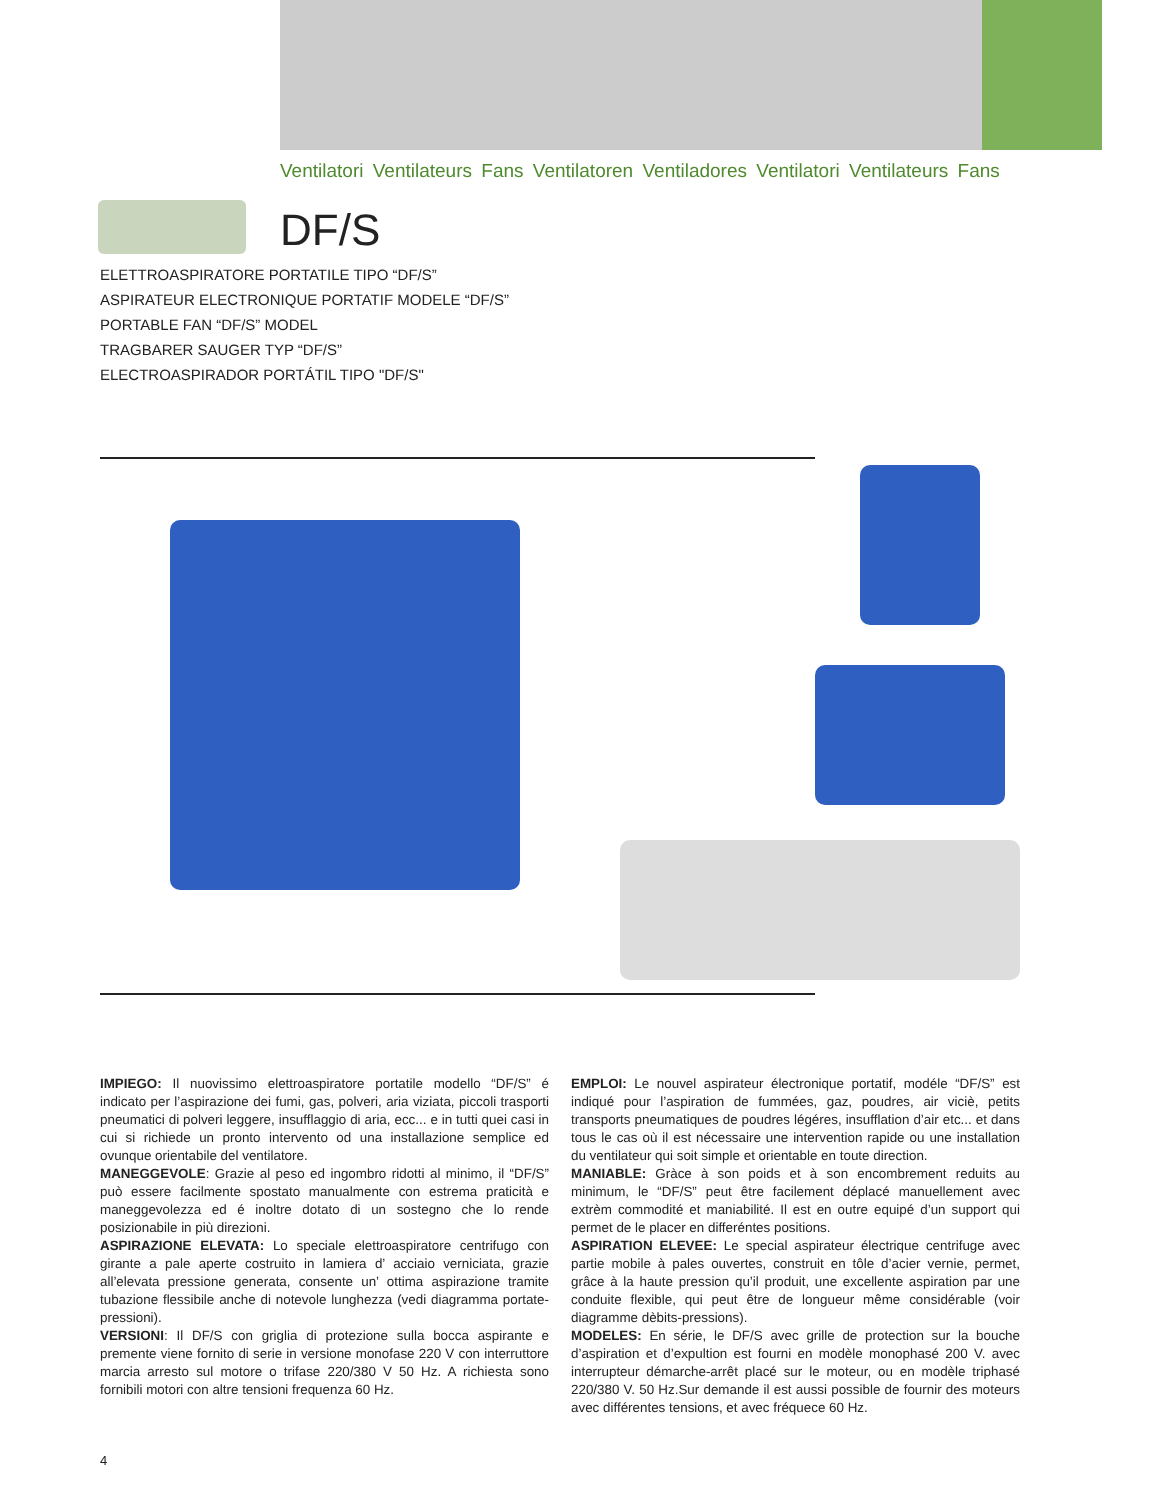Ventilatori Ventilateurs Fans Ventilatoren Ventiladores Ventilatori Ventilateurs Fans
DF/S
ELETTROASPIRATORE PORTATILE TIPO “DF/S”
ASPIRATEUR ELECTRONIQUE PORTATIF MODELE “DF/S”
PORTABLE FAN “DF/S” MODEL
TRAGBARER SAUGER TYP “DF/S”
ELECTROASPIRADOR PORTÁTIL TIPO "DF/S"
IMPIEGO: Il nuovissimo elettroaspiratore portatile modello “DF/S” é indicato per l’aspirazione dei fumi, gas, polveri, aria viziata, piccoli trasporti pneumatici di polveri leggere, insufflaggio di aria, ecc... e in tutti quei casi in cui si richiede un pronto intervento od una installazione semplice ed ovunque orientabile del ventilatore.
MANEGGEVOLE: Grazie al peso ed ingombro ridotti al minimo, il “DF/S” può essere facilmente spostato manualmente con estrema praticità e maneggevolezza ed é inoltre dotato di un sostegno che lo rende posizionabile in più direzioni.
ASPIRAZIONE ELEVATA: Lo speciale elettroaspiratore centrifugo con girante a pale aperte costruito in lamiera d’ acciaio verniciata, grazie all’elevata pressione generata, consente un’ ottima aspirazione tramite tubazione flessibile anche di notevole lunghezza (vedi diagramma portate-pressioni).
VERSIONI: Il DF/S con griglia di protezione sulla bocca aspirante e premente viene fornito di serie in versione monofase 220 V con interruttore marcia arresto sul motore o trifase 220/380 V 50 Hz. A richiesta sono fornibili motori con altre tensioni frequenza 60 Hz.
EMPLOI: Le nouvel aspirateur électronique portatif, modéle “DF/S” est indiqué pour l’aspiration de fummées, gaz, poudres, air viciè, petits transports pneumatiques de poudres légéres, insufflation d’air etc... et dans tous le cas où il est nécessaire une intervention rapide ou une installation du ventilateur qui soit simple et orientable en toute direction.
MANIABLE: Gràce à son poids et à son encombrement reduits au minimum, le “DF/S” peut être facilement déplacé manuellement avec extrèm commodité et maniabilité. Il est en outre equipé d’un support qui permet de le placer en differéntes positions.
ASPIRATION ELEVEE: Le special aspirateur électrique centrifuge avec partie mobile à pales ouvertes, construit en tôle d’acier vernie, permet, grâce à la haute pression qu’il produit, une excellente aspiration par une conduite flexible, qui peut être de longueur même considérable (voir diagramme dèbits-pressions).
MODELES: En série, le DF/S avec grille de protection sur la bouche d’aspiration et d’expultion est fourni en modèle monophasé 200 V. avec interrupteur démarche-arrêt placé sur le moteur, ou en modèle triphasé 220/380 V. 50 Hz.Sur demande il est aussi possible de fournir des moteurs avec différentes tensions, et avec fréquece 60 Hz.
4